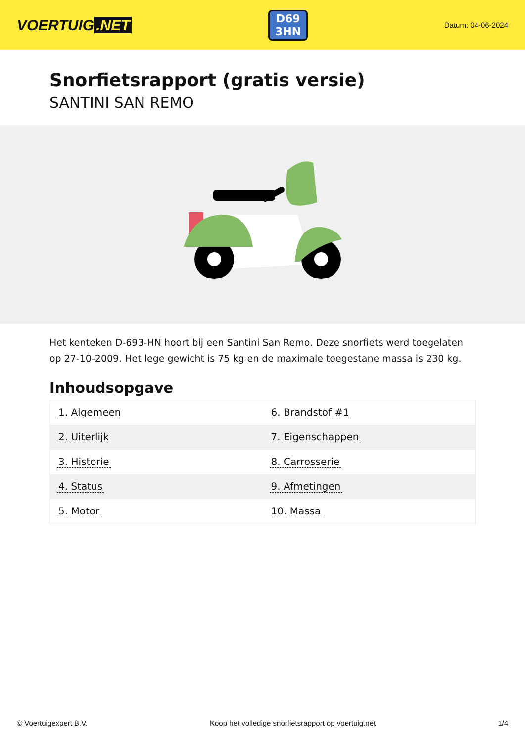VOERTUIG.NET
D69
3HN
Datum: 04-06-2024
Snorfietsrapport (gratis versie)
SANTINI SAN REMO
Het kenteken D-693-HN hoort bij een Santini San Remo. Deze snorfiets werd toegelaten op 27-10-2009. Het lege gewicht is 75 kg en de maximale toegestane massa is 230 kg.
Inhoudsopgave
| 1. Algemeen | 6. Brandstof #1 |
| 2. Uiterlijk | 7. Eigenschappen |
| 3. Historie | 8. Carrosserie |
| 4. Status | 9. Afmetingen |
| 5. Motor | 10. Massa |
© Voertuigexpert B.V. Koop het volledige snorfietsrapport op voertuig.net 1/4